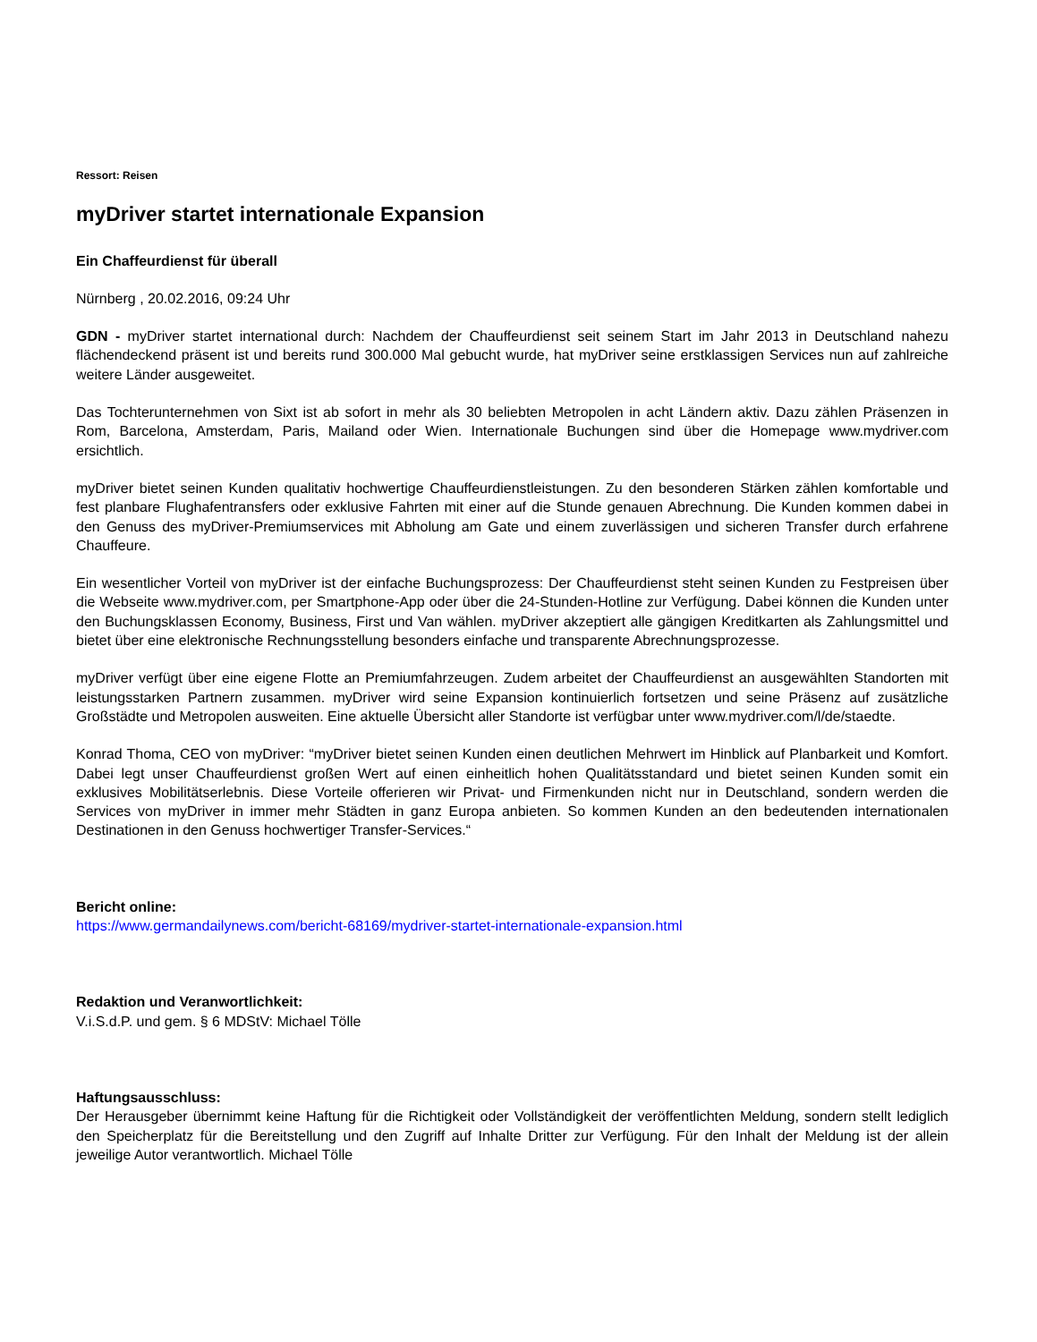Ressort: Reisen
myDriver startet internationale Expansion
Ein Chaffeurdienst für überall
Nürnberg , 20.02.2016, 09:24 Uhr
GDN - myDriver startet international durch: Nachdem der Chauffeurdienst seit seinem Start im Jahr 2013 in Deutschland nahezu flächendeckend präsent ist und bereits rund 300.000 Mal gebucht wurde, hat myDriver seine erstklassigen Services nun auf zahlreiche weitere Länder ausgeweitet.
Das Tochterunternehmen von Sixt ist ab sofort in mehr als 30 beliebten Metropolen in acht Ländern aktiv. Dazu zählen Präsenzen in Rom, Barcelona, Amsterdam, Paris, Mailand oder Wien. Internationale Buchungen sind über die Homepage www.mydriver.com ersichtlich.
myDriver bietet seinen Kunden qualitativ hochwertige Chauffeurdienstleistungen. Zu den besonderen Stärken zählen komfortable und fest planbare Flughafentransfers oder exklusive Fahrten mit einer auf die Stunde genauen Abrechnung. Die Kunden kommen dabei in den Genuss des myDriver-Premiumservices mit Abholung am Gate und einem zuverlässigen und sicheren Transfer durch erfahrene Chauffeure.
Ein wesentlicher Vorteil von myDriver ist der einfache Buchungsprozess: Der Chauffeurdienst steht seinen Kunden zu Festpreisen über die Webseite www.mydriver.com, per Smartphone-App oder über die 24-Stunden-Hotline zur Verfügung. Dabei können die Kunden unter den Buchungsklassen Economy, Business, First und Van wählen. myDriver akzeptiert alle gängigen Kreditkarten als Zahlungsmittel und bietet über eine elektronische Rechnungsstellung besonders einfache und transparente Abrechnungsprozesse.
myDriver verfügt über eine eigene Flotte an Premiumfahrzeugen. Zudem arbeitet der Chauffeurdienst an ausgewählten Standorten mit leistungsstarken Partnern zusammen. myDriver wird seine Expansion kontinuierlich fortsetzen und seine Präsenz auf zusätzliche Großstädte und Metropolen ausweiten. Eine aktuelle Übersicht aller Standorte ist verfügbar unter www.mydriver.com/l/de/staedte.
Konrad Thoma, CEO von myDriver: “myDriver bietet seinen Kunden einen deutlichen Mehrwert im Hinblick auf Planbarkeit und Komfort. Dabei legt unser Chauffeurdienst großen Wert auf einen einheitlich hohen Qualitätsstandard und bietet seinen Kunden somit ein exklusives Mobilitätserlebnis. Diese Vorteile offerieren wir Privat- und Firmenkunden nicht nur in Deutschland, sondern werden die Services von myDriver in immer mehr Städten in ganz Europa anbieten. So kommen Kunden an den bedeutenden internationalen Destinationen in den Genuss hochwertiger Transfer-Services.“
Bericht online:
https://www.germandailynews.com/bericht-68169/mydriver-startet-internationale-expansion.html
Redaktion und Veranwortlichkeit:
V.i.S.d.P. und gem. § 6 MDStV: Michael Tölle
Haftungsausschluss:
Der Herausgeber übernimmt keine Haftung für die Richtigkeit oder Vollständigkeit der veröffentlichten Meldung, sondern stellt lediglich den Speicherplatz für die Bereitstellung und den Zugriff auf Inhalte Dritter zur Verfügung. Für den Inhalt der Meldung ist der allein jeweilige Autor verantwortlich. Michael Tölle